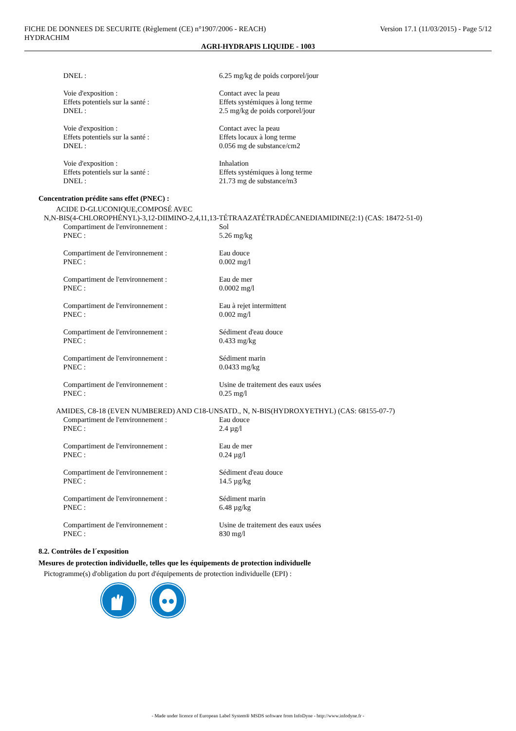FICHE DE DONNEES DE SECURITE (Règlement (CE) n°1907/2006 - REACH) Version 17.1 (11/03/2015) - Page 5/12
HYDRACHIM
AGRI-HYDRAPIS LIQUIDE - 1003
DNEL : 6.25 mg/kg de poids corporel/jour
Voie d'exposition :
Effets potentiels sur la santé :
DNEL :
Contact avec la peau
Effets systémiques à long terme
2.5 mg/kg de poids corporel/jour
Voie d'exposition :
Effets potentiels sur la santé :
DNEL :
Contact avec la peau
Effets locaux à long terme
0.056 mg de substance/cm2
Voie d'exposition :
Effets potentiels sur la santé :
DNEL :
Inhalation
Effets systémiques à long terme
21.73 mg de substance/m3
Concentration prédite sans effet (PNEC) :
ACIDE D-GLUCONIQUE,COMPOSÉ AVEC
N,N-BIS(4-CHLOROPHÉNYL)-3,12-DIIMINO-2,4,11,13-TÉTRAAZATÉTRADÉCANEDIAMIDINE(2:1) (CAS: 18472-51-0)
Compartiment de l'environnement :
PNEC :
Sol
5.26 mg/kg
Compartiment de l'environnement :
PNEC :
Eau douce
0.002 mg/l
Compartiment de l'environnement :
PNEC :
Eau de mer
0.0002 mg/l
Compartiment de l'environnement :
PNEC :
Eau à rejet intermittent
0.002 mg/l
Compartiment de l'environnement :
PNEC :
Sédiment d'eau douce
0.433 mg/kg
Compartiment de l'environnement :
PNEC :
Sédiment marin
0.0433 mg/kg
Compartiment de l'environnement :
PNEC :
Usine de traitement des eaux usées
0.25 mg/l
AMIDES, C8-18 (EVEN NUMBERED) AND C18-UNSATD., N, N-BIS(HYDROXYETHYL) (CAS: 68155-07-7)
Compartiment de l'environnement :
PNEC :
Eau douce
2.4 µg/l
Compartiment de l'environnement :
PNEC :
Eau de mer
0.24 µg/l
Compartiment de l'environnement :
PNEC :
Sédiment d'eau douce
14.5 µg/kg
Compartiment de l'environnement :
PNEC :
Sédiment marin
6.48 µg/kg
Compartiment de l'environnement :
PNEC :
Usine de traitement des eaux usées
830 mg/l
8.2. Contrôles de l´exposition
Mesures de protection individuelle, telles que les équipements de protection individuelle
Pictogramme(s) d'obligation du port d'équipements de protection individuelle (EPI) :
- Made under licence of European Label System® MSDS software from InfoDyne - http://www.infodyne.fr -